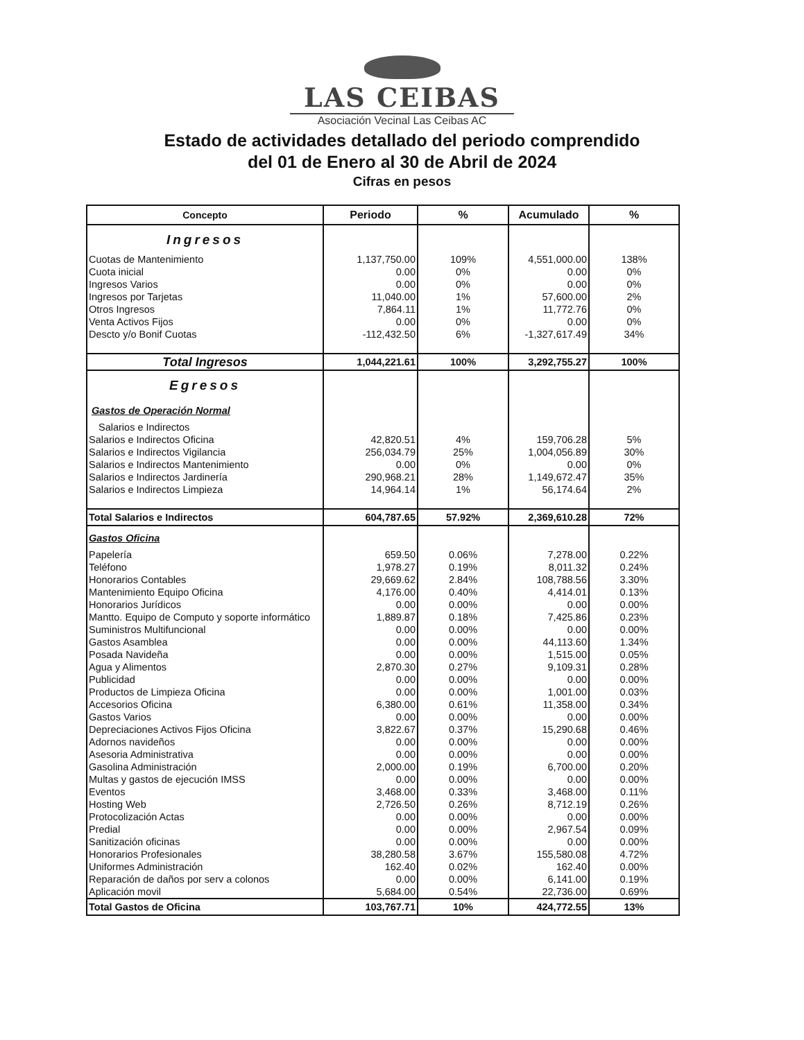LAS CEIBAS
Asociación Vecinal Las Ceibas AC
Estado de actividades detallado del periodo comprendido
del 01 de Enero al 30 de Abril de 2024
Cifras en pesos
| Concepto | Periodo | % | Acumulado | % |
| --- | --- | --- | --- | --- |
| Ingresos | | | | |
| Cuotas de Mantenimiento | 1,137,750.00 | 109% | 4,551,000.00 | 138% |
| Cuota inicial | 0.00 | 0% | 0.00 | 0% |
| Ingresos Varios | 0.00 | 0% | 0.00 | 0% |
| Ingresos por Tarjetas | 11,040.00 | 1% | 57,600.00 | 2% |
| Otros Ingresos | 7,864.11 | 1% | 11,772.76 | 0% |
| Venta Activos Fijos | 0.00 | 0% | 0.00 | 0% |
| Descto y/o Bonif Cuotas | -112,432.50 | 6% | -1,327,617.49 | 34% |
| Total Ingresos | 1,044,221.61 | 100% | 3,292,755.27 | 100% |
| Egresos | | | | |
| Gastos de Operación Normal | | | | |
| Salarios e Indirectos | | | | |
| Salarios e Indirectos Oficina | 42,820.51 | 4% | 159,706.28 | 5% |
| Salarios e Indirectos Vigilancia | 256,034.79 | 25% | 1,004,056.89 | 30% |
| Salarios e Indirectos Mantenimiento | 0.00 | 0% | 0.00 | 0% |
| Salarios e Indirectos Jardinería | 290,968.21 | 28% | 1,149,672.47 | 35% |
| Salarios e Indirectos Limpieza | 14,964.14 | 1% | 56,174.64 | 2% |
| Total Salarios e Indirectos | 604,787.65 | 57.92% | 2,369,610.28 | 72% |
| Gastos Oficina | | | | |
| Papelería | 659.50 | 0.06% | 7,278.00 | 0.22% |
| Teléfono | 1,978.27 | 0.19% | 8,011.32 | 0.24% |
| Honorarios Contables | 29,669.62 | 2.84% | 108,788.56 | 3.30% |
| Mantenimiento Equipo Oficina | 4,176.00 | 0.40% | 4,414.01 | 0.13% |
| Honorarios Jurídicos | 0.00 | 0.00% | 0.00 | 0.00% |
| Mantto. Equipo de Computo y soporte informático | 1,889.87 | 0.18% | 7,425.86 | 0.23% |
| Suministros Multifuncional | 0.00 | 0.00% | 0.00 | 0.00% |
| Gastos Asamblea | 0.00 | 0.00% | 44,113.60 | 1.34% |
| Posada Navideña | 0.00 | 0.00% | 1,515.00 | 0.05% |
| Agua y Alimentos | 2,870.30 | 0.27% | 9,109.31 | 0.28% |
| Publicidad | 0.00 | 0.00% | 0.00 | 0.00% |
| Productos de Limpieza Oficina | 0.00 | 0.00% | 1,001.00 | 0.03% |
| Accesorios Oficina | 6,380.00 | 0.61% | 11,358.00 | 0.34% |
| Gastos Varios | 0.00 | 0.00% | 0.00 | 0.00% |
| Depreciaciones Activos Fijos Oficina | 3,822.67 | 0.37% | 15,290.68 | 0.46% |
| Adornos navideños | 0.00 | 0.00% | 0.00 | 0.00% |
| Asesoria Administrativa | 0.00 | 0.00% | 0.00 | 0.00% |
| Gasolina Administración | 2,000.00 | 0.19% | 6,700.00 | 0.20% |
| Multas y gastos de ejecución IMSS | 0.00 | 0.00% | 0.00 | 0.00% |
| Eventos | 3,468.00 | 0.33% | 3,468.00 | 0.11% |
| Hosting Web | 2,726.50 | 0.26% | 8,712.19 | 0.26% |
| Protocolización Actas | 0.00 | 0.00% | 0.00 | 0.00% |
| Predial | 0.00 | 0.00% | 2,967.54 | 0.09% |
| Sanitización oficinas | 0.00 | 0.00% | 0.00 | 0.00% |
| Honorarios Profesionales | 38,280.58 | 3.67% | 155,580.08 | 4.72% |
| Uniformes Administración | 162.40 | 0.02% | 162.40 | 0.00% |
| Reparación de daños por serv a colonos | 0.00 | 0.00% | 6,141.00 | 0.19% |
| Aplicación movil | 5,684.00 | 0.54% | 22,736.00 | 0.69% |
| Total Gastos de Oficina | 103,767.71 | 10% | 424,772.55 | 13% |